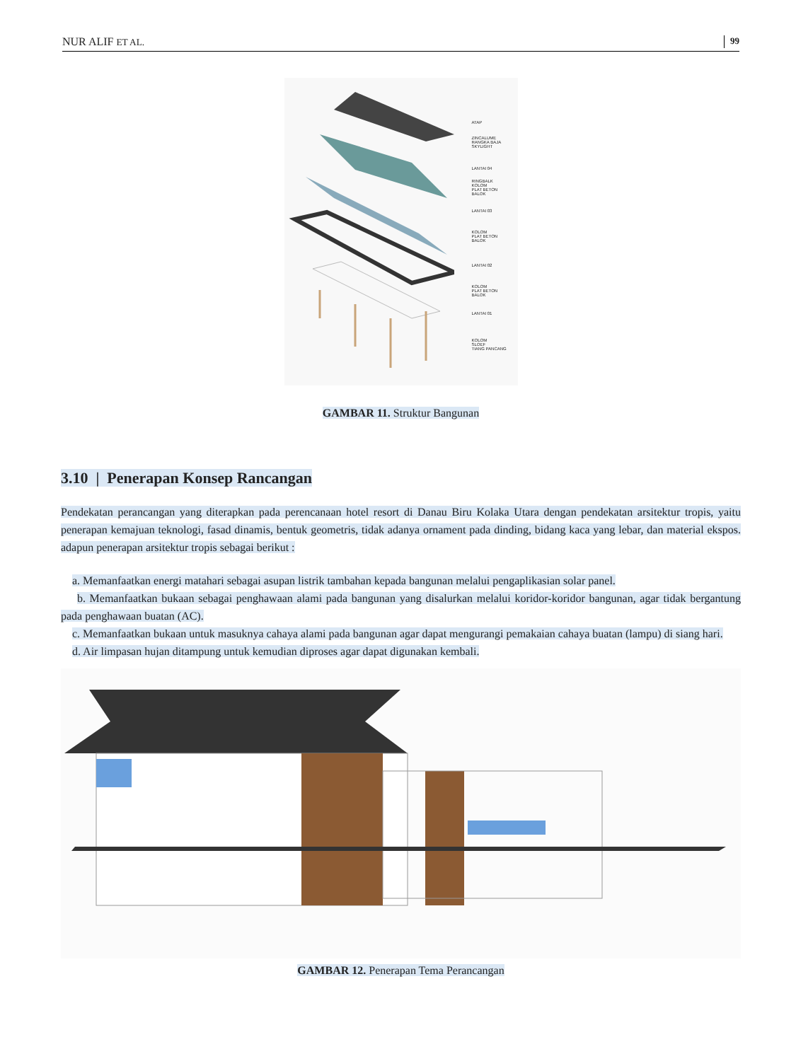NUR ALIF ET AL. 99
ATAP
ZINCALUME
RANGKA BAJA
SKYLIGHT
LANTAI 04
RINGBALK
KOLOM
PLAT BETON
BALOK
LANTAI 03
KOLOM
PLAT BETON
BALOK
LANTAI 02
KOLOM
PLAT BETON
BALOK
LANTAI 01
KOLOM
SLOEF
TIANG PANCANG
GAMBAR 11. Struktur Bangunan
3.10 | Penerapan Konsep Rancangan
Pendekatan perancangan yang diterapkan pada perencanaan hotel resort di Danau Biru Kolaka Utara dengan pendekatan arsitektur tropis, yaitu penerapan kemajuan teknologi, fasad dinamis, bentuk geometris, tidak adanya ornament pada dinding, bidang kaca yang lebar, dan material ekspos. adapun penerapan arsitektur tropis sebagai berikut :
a. Memanfaatkan energi matahari sebagai asupan listrik tambahan kepada bangunan melalui pengaplikasian solar panel.
b. Memanfaatkan bukaan sebagai penghawaan alami pada bangunan yang disalurkan melalui koridor-koridor bangunan, agar tidak bergantung pada penghawaan buatan (AC).
c. Memanfaatkan bukaan untuk masuknya cahaya alami pada bangunan agar dapat mengurangi pemakaian cahaya buatan (lampu) di siang hari.
d. Air limpasan hujan ditampung untuk kemudian diproses agar dapat digunakan kembali.
GAMBAR 12. Penerapan Tema Perancangan